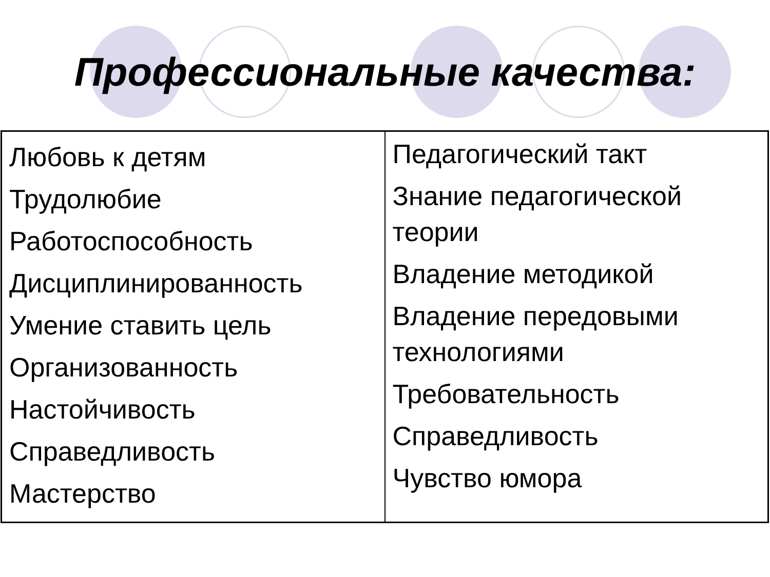Профессиональные качества:
| Любовь к детям Трудолюбие Работоспособность Дисциплинированность Умение ставить цель Организованность Настойчивость Справедливость Мастерство | Педагогический такт Знание педагогической теории Владение методикой Владение передовыми технологиями Требовательность Справедливость Чувство юмора |